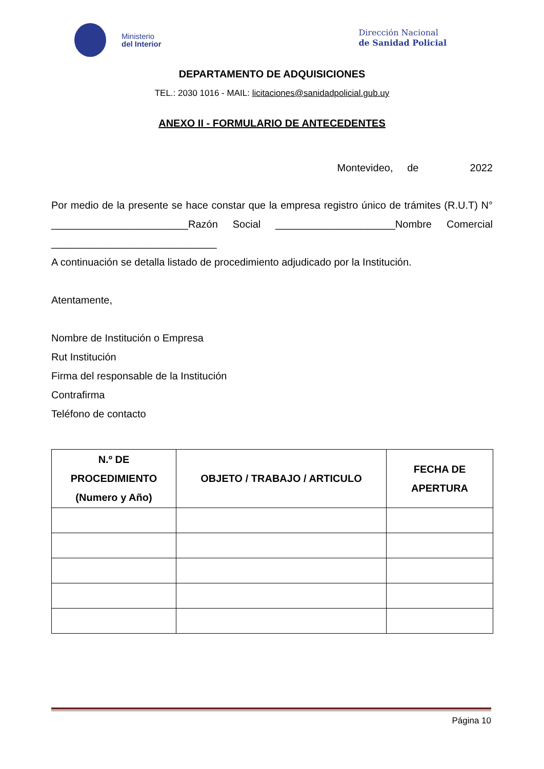Ministerio
del Interior
Dirección Nacional
de Sanidad Policial
DEPARTAMENTO DE ADQUISICIONES
TEL.: 2030 1016 - MAIL: licitaciones@sanidadpolicial.gub.uy
ANEXO II - FORMULARIO DE ANTECEDENTES
Montevideo, de 2022
Por medio de la presente se hace constar que la empresa registro único de trámites (R.U.T) N° ________________________Razón Social _____________________Nombre Comercial _____________________________
A continuación se detalla listado de procedimiento adjudicado por la Institución.
Atentamente,
Nombre de Institución o Empresa
Rut Institución
Firma del responsable de la Institución
Contrafirma
Teléfono de contacto
| N.º DE PROCEDIMIENTO (Numero y Año) | OBJETO / TRABAJO / ARTICULO | FECHA DE APERTURA |
| --- | --- | --- |
Página 10